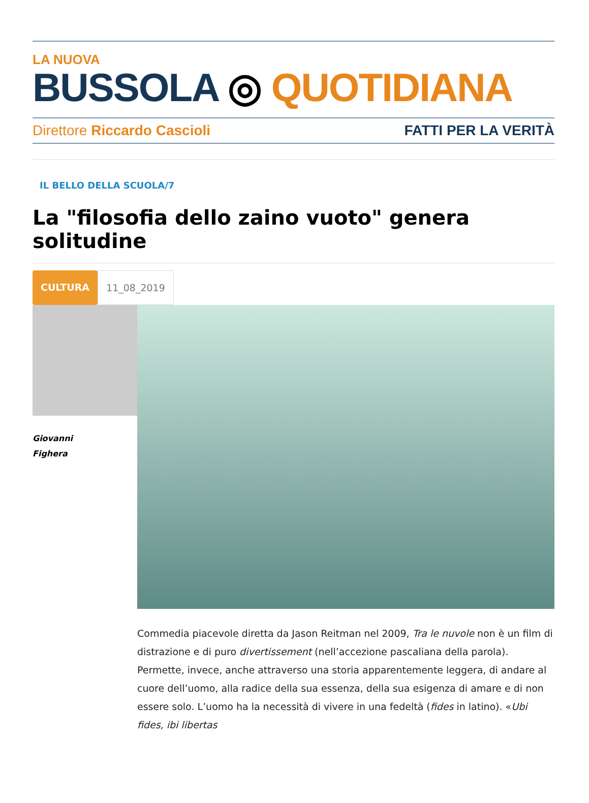LA NUOVA
BUSSOLA ◎ QUOTIDIANA
Direttore Riccardo Cascioli FATTI PER LA VERITÀ
IL BELLO DELLA SCUOLA/7
La "filosofia dello zaino vuoto" genera solitudine
CULTURA 11_08_2019
Giovanni
Fighera
Commedia piacevole diretta da Jason Reitman nel 2009, Tra le nuvole non è un film di distrazione e di puro divertissement (nell’accezione pascaliana della parola). Permette, invece, anche attraverso una storia apparentemente leggera, di andare al cuore dell’uomo, alla radice della sua essenza, della sua esigenza di amare e di non essere solo. L’uomo ha la necessità di vivere in una fedeltà (fides in latino). «Ubi fides, ibi libertas